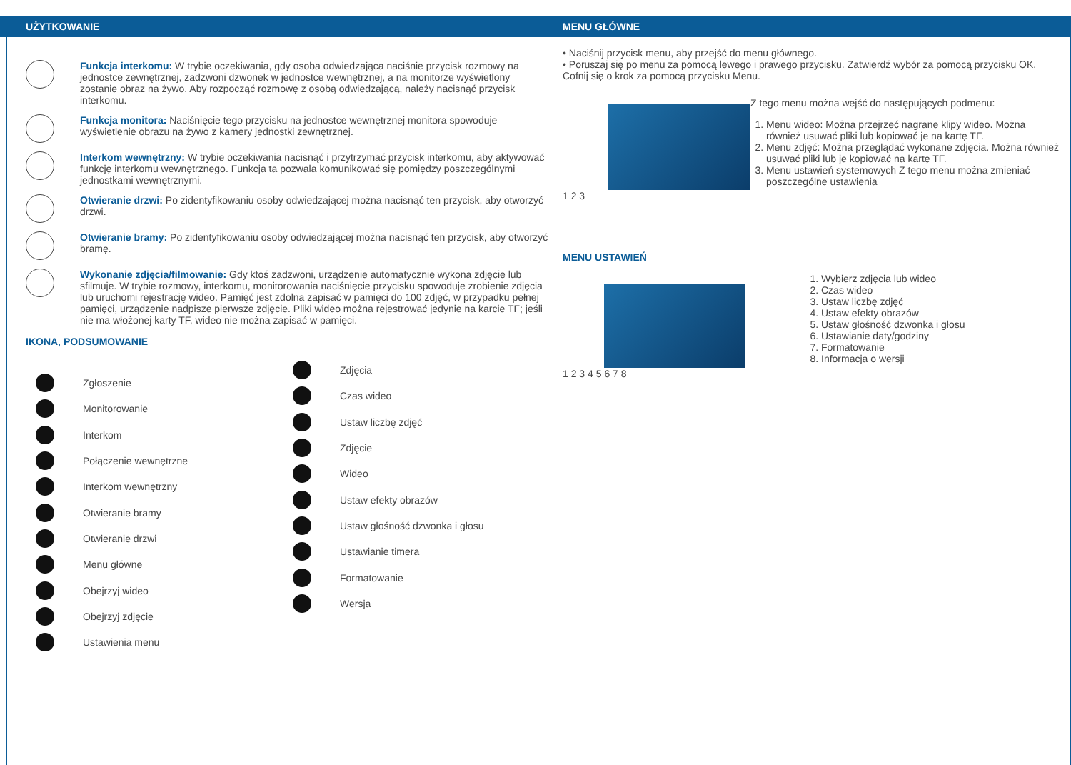UŻYTKOWANIE
Funkcja interkomu: W trybie oczekiwania, gdy osoba odwiedzająca naciśnie przycisk rozmowy na jednostce zewnętrznej, zadzwoni dzwonek w jednostce wewnętrznej, a na monitorze wyświetlony zostanie obraz na żywo. Aby rozpocząć rozmowę z osobą odwiedzającą, należy nacisnąć przycisk interkomu.
Funkcja monitora: Naciśnięcie tego przycisku na jednostce wewnętrznej monitora spowoduje wyświetlenie obrazu na żywo z kamery jednostki zewnętrznej.
Interkom wewnętrzny: W trybie oczekiwania nacisnąć i przytrzymać przycisk interkomu, aby aktywować funkcję interkomu wewnętrznego. Funkcja ta pozwala komunikować się pomiędzy poszczególnymi jednostkami wewnętrznymi.
Otwieranie drzwi: Po zidentyfikowaniu osoby odwiedzającej można nacisnąć ten przycisk, aby otworzyć drzwi.
Otwieranie bramy: Po zidentyfikowaniu osoby odwiedzającej można nacisnąć ten przycisk, aby otworzyć bramę.
Wykonanie zdjęcia/filmowanie: Gdy ktoś zadzwoni, urządzenie automatycznie wykona zdjęcie lub sfilmuje. W trybie rozmowy, interkomu, monitorowania naciśnięcie przycisku spowoduje zrobienie zdjęcia lub uruchomi rejestrację wideo. Pamięć jest zdolna zapisać w pamięci do 100 zdjęć, w przypadku pełnej pamięci, urządzenie nadpisze pierwsze zdjęcie. Pliki wideo można rejestrować jedynie na karcie TF; jeśli nie ma włożonej karty TF, wideo nie można zapisać w pamięci.
IKONA, PODSUMOWANIE
Zgłoszenie
Monitorowanie
Interkom
Połączenie wewnętrzne
Interkom wewnętrzny
Otwieranie bramy
Otwieranie drzwi
Menu główne
Obejrzyj wideo
Obejrzyj zdjęcie
Ustawienia menu
Zdjęcia
Czas wideo
Ustaw liczbę zdjęć
Zdjęcie
Wideo
Ustaw efekty obrazów
Ustaw głośność dzwonka i głosu
Ustawianie timera
Formatowanie
Wersja
MENU GŁÓWNE
• Naciśnij przycisk menu, aby przejść do menu głównego.
• Poruszaj się po menu za pomocą lewego i prawego przycisku. Zatwierdź wybór za pomocą przycisku OK. Cofnij się o krok za pomocą przycisku Menu.
1 2 3 Z tego menu można wejść do następujących podmenu:
1. Menu wideo: Można przejrzeć nagrane klipy wideo. Można również usuwać pliki lub kopiować je na kartę TF.
2. Menu zdjęć: Można przeglądać wykonane zdjęcia. Można również usuwać pliki lub je kopiować na kartę TF.
3. Menu ustawień systemowych Z tego menu można zmieniać poszczególne ustawienia
MENU USTAWIEŃ
1 2 3 4 5 6 7 8 1. Wybierz zdjęcia lub wideo
2. Czas wideo
3. Ustaw liczbę zdjęć
4. Ustaw efekty obrazów
5. Ustaw głośność dzwonka i głosu
6. Ustawianie daty/godziny
7. Formatowanie
8. Informacja o wersji